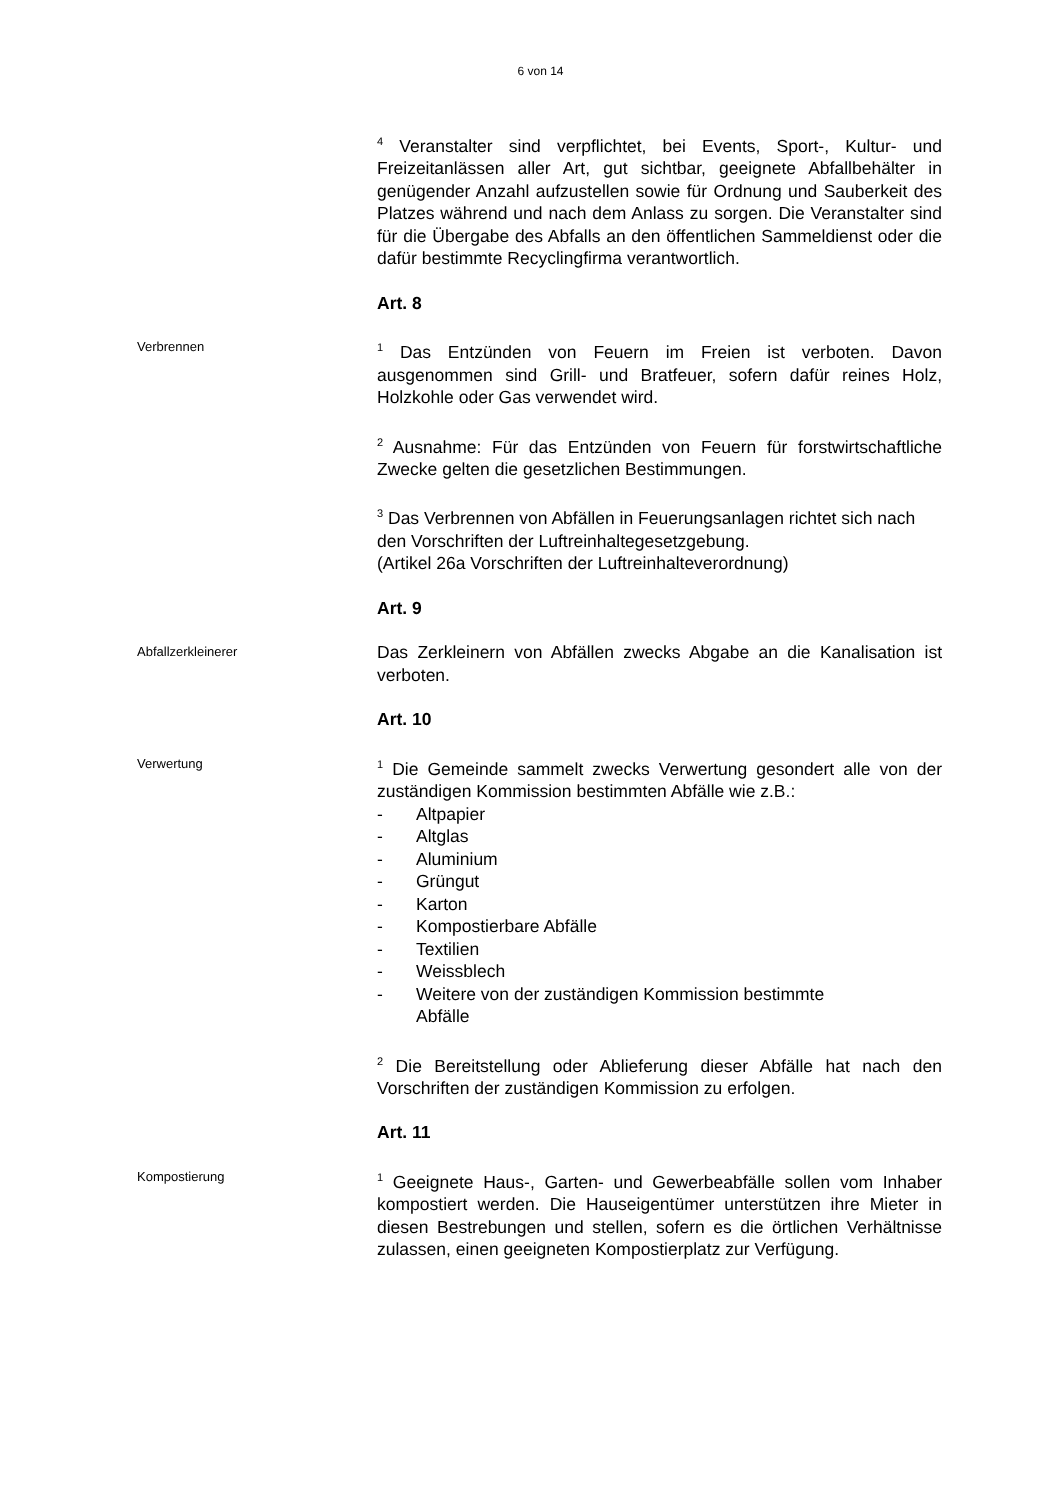6 von 14
<sup>4</sup> Veranstalter sind verpflichtet, bei Events, Sport-, Kultur- und Freizeitanlässen aller Art, gut sichtbar, geeignete Abfallbehälter in genügender Anzahl aufzustellen sowie für Ordnung und Sauberkeit des Platzes während und nach dem Anlass zu sorgen. Die Veranstalter sind für die Übergabe des Abfalls an den öffentlichen Sammeldienst oder die dafür bestimmte Recyclingfirma verantwortlich.
Art. 8
Verbrennen
<sup>1</sup> Das Entzünden von Feuern im Freien ist verboten. Davon ausgenommen sind Grill- und Bratfeuer, sofern dafür reines Holz, Holzkohle oder Gas verwendet wird.
<sup>2</sup> Ausnahme: Für das Entzünden von Feuern für forstwirtschaftliche Zwecke gelten die gesetzlichen Bestimmungen.
<sup>3</sup> Das Verbrennen von Abfällen in Feuerungsanlagen richtet sich nach den Vorschriften der Luftreinhaltegesetzgebung.
(Artikel 26a Vorschriften der Luftreinhalteverordnung)
Art. 9
Abfallzerkleinerer
Das Zerkleinern von Abfällen zwecks Abgabe an die Kanalisation ist verboten.
Art. 10
Verwertung
<sup>1</sup> Die Gemeinde sammelt zwecks Verwertung gesondert alle von der zuständigen Kommission bestimmten Abfälle wie z.B.:
- Altpapier
- Altglas
- Aluminium
- Grüngut
- Karton
- Kompostierbare Abfälle
- Textilien
- Weissblech
- Weitere von der zuständigen Kommission bestimmte
Abfälle
<sup>2</sup> Die Bereitstellung oder Ablieferung dieser Abfälle hat nach den Vorschriften der zuständigen Kommission zu erfolgen.
Art. 11
Kompostierung
<sup>1</sup> Geeignete Haus-, Garten- und Gewerbeabfälle sollen vom Inhaber kompostiert werden. Die Hauseigentümer unterstützen ihre Mieter in diesen Bestrebungen und stellen, sofern es die örtlichen Verhältnisse zulassen, einen geeigneten Kompostierplatz zur Verfügung.